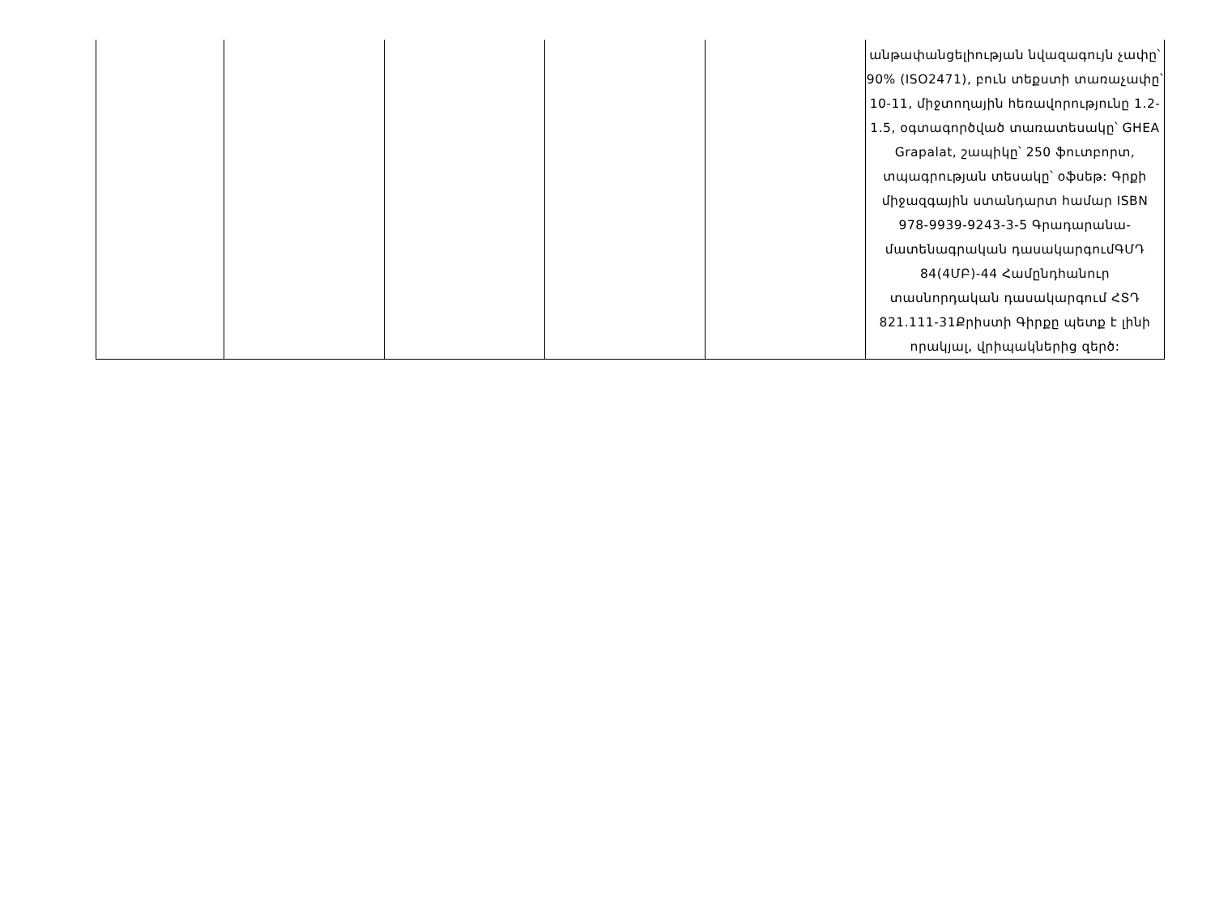| | | | | | անթափանցելիության նվազագույն չափը՝ 90% (ISO2471), բուն տեքստի տառաչափը՝ 10-11, միջտողային հեռավորությունը 1.2-1.5, օգտագործված տառատեսակը՝ GHEA Grapalat, շապիկը՝ 250 ֆուտբորտ, տպագրության տեսակը՝ օֆսեթ: Գրքի միջազգային ստանդարտ համար ISBN 978-9939-9243-3-5 Գրադարանա-մատենագրական դասակարգումԳՄԴ 84(4ՄԲ)-44 Համընդհանուր տասնորդական դասակարգում ՀՏԴ 821.111-31Քրիստի Գիրքը պետք է լինի որակյալ, վրիպակներից զերծ: |